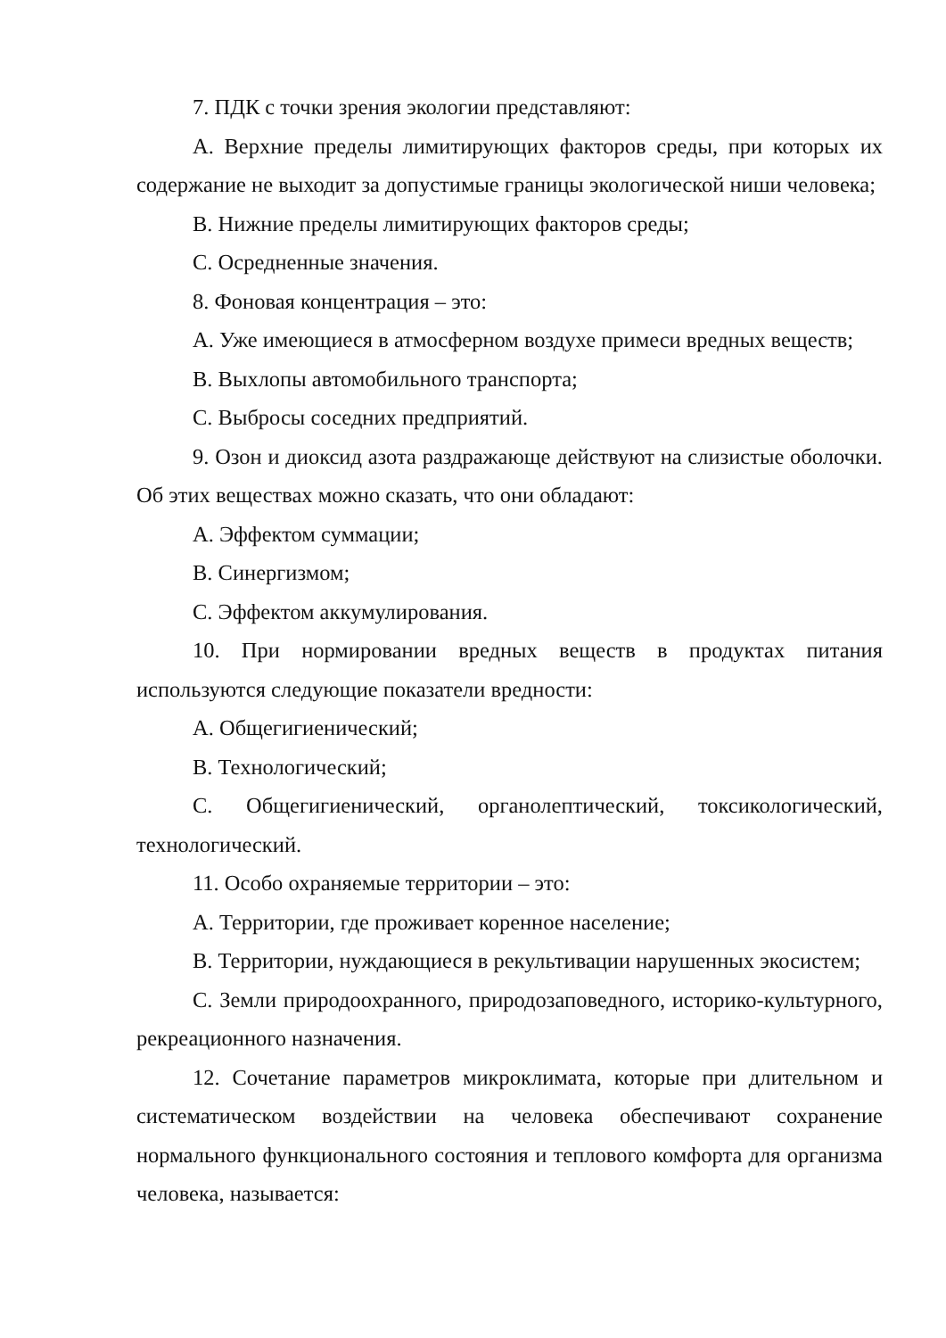7. ПДК с точки зрения экологии представляют:
A. Верхние пределы лимитирующих факторов среды, при которых их содержание не выходит за допустимые границы экологической ниши человека;
B. Нижние пределы лимитирующих факторов среды;
C. Осредненные значения.
8. Фоновая концентрация – это:
A. Уже имеющиеся в атмосферном воздухе примеси вредных веществ;
B. Выхлопы автомобильного транспорта;
C. Выбросы соседних предприятий.
9. Озон и диоксид азота раздражающе действуют на слизистые оболочки. Об этих веществах можно сказать, что они обладают:
A. Эффектом суммации;
B. Синергизмом;
C. Эффектом аккумулирования.
10. При нормировании вредных веществ в продуктах питания используются следующие показатели вредности:
A. Общегигиенический;
B. Технологический;
C. Общегигиенический, органолептический, токсикологический, технологический.
11. Особо охраняемые территории – это:
A. Территории, где проживает коренное население;
B. Территории, нуждающиеся в рекультивации нарушенных экосистем;
C. Земли природоохранного, природозаповедного, историко-культурного, рекреационного назначения.
12. Сочетание параметров микроклимата, которые при длительном и систематическом воздействии на человека обеспечивают сохранение нормального функционального состояния и теплового комфорта для организма человека, называется: